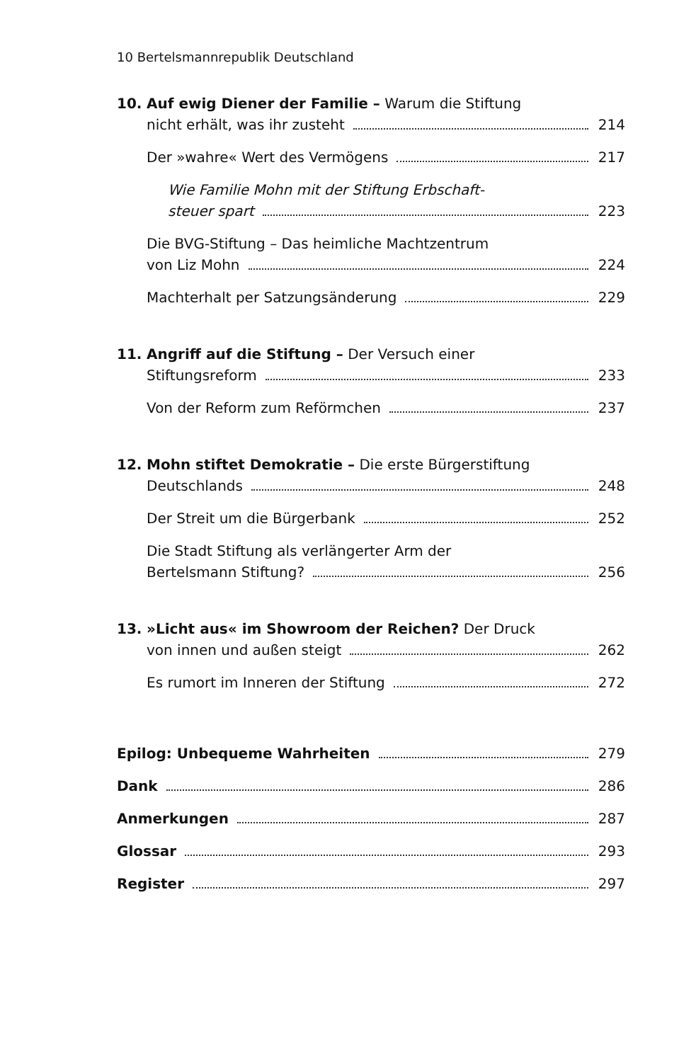10 Bertelsmannrepublik Deutschland
10. Auf ewig Diener der Familie – Warum die Stiftung
nicht erhält, was ihr zusteht 214
Der »wahre« Wert des Vermögens 217
Wie Familie Mohn mit der Stiftung Erbschaft-
steuer spart 223
Die BVG-Stiftung – Das heimliche Machtzentrum
von Liz Mohn 224
Machterhalt per Satzungsänderung 229
11. Angriff auf die Stiftung – Der Versuch einer
Stiftungsreform 233
Von der Reform zum Reförmchen 237
12. Mohn stiftet Demokratie – Die erste Bürgerstiftung
Deutschlands 248
Der Streit um die Bürgerbank 252
Die Stadt Stiftung als verlängerter Arm der
Bertelsmann Stiftung? 256
13. »Licht aus« im Showroom der Reichen? Der Druck
von innen und außen steigt 262
Es rumort im Inneren der Stiftung 272
Epilog: Unbequeme Wahrheiten 279
Dank 286
Anmerkungen 287
Glossar 293
Register 297